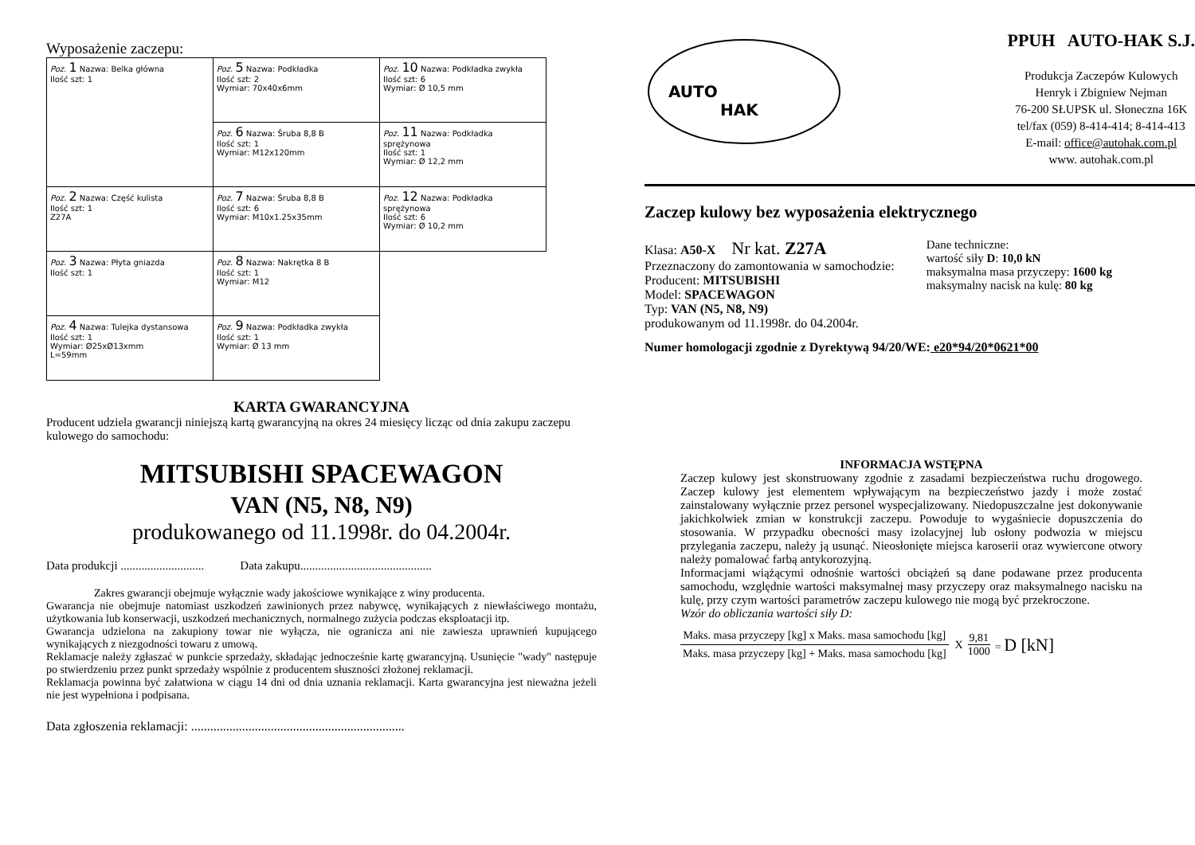Wyposażenie zaczepu:
| Poz. 1 Nazwa: Belka główna Ilość szt: 1 | Poz. 5 Nazwa: Podkładka Ilość szt: 2 Wymiar: 70x40x6mm | Poz. 10 Nazwa: Podkładka zwykła Ilość szt: 6 Wymiar: Ø 10,5 mm |
| | Poz. 6 Nazwa: Śruba 8,8 B Ilość szt: 1 Wymiar: M12x120mm | Poz. 11 Nazwa: Podkładka sprężynowa Ilość szt: 1 Wymiar: Ø 12,2 mm |
| Poz. 2 Nazwa: Część kulista Ilość szt: 1 Z27A | Poz. 7 Nazwa: Śruba 8,8 B Ilość szt: 6 Wymiar: M10x1.25x35mm | Poz. 12 Nazwa: Podkładka sprężynowa Ilość szt: 6 Wymiar: Ø 10,2 mm |
| Poz. 3 Nazwa: Płyta gniazda Ilość szt: 1 | Poz. 8 Nazwa: Nakrętka 8 B Ilość szt: 1 Wymiar: M12 | |
| Poz. 4 Nazwa: Tulejka dystansowa Ilość szt: 1 Wymiar: Ø25xØ13xmm L=59mm | Poz. 9 Nazwa: Podkładka zwykła Ilość szt: 1 Wymiar: Ø 13 mm | |
KARTA GWARANCYJNA
Producent udziela gwarancji niniejszą kartą gwarancyjną na okres 24 miesięcy licząc od dnia zakupu zaczepu kulowego do samochodu:
MITSUBISHI SPACEWAGON
VAN (N5, N8, N9)
produkowanego od 11.1998r. do 04.2004r.
Data produkcji ............................ Data zakupu............................................
Zakres gwarancji obejmuje wyłącznie wady jakościowe wynikające z winy producenta.
Gwarancja nie obejmuje natomiast uszkodzeń zawinionych przez nabywcę, wynikających z niewłaściwego montażu, użytkowania lub konserwacji, uszkodzeń mechanicznych, normalnego zużycia podczas eksploatacji itp.
Gwarancja udzielona na zakupiony towar nie wyłącza, nie ogranicza ani nie zawiesza uprawnień kupującego wynikających z niezgodności towaru z umową.
Reklamacje należy zgłaszać w punkcie sprzedaży, składając jednocześnie kartę gwarancyjną. Usunięcie "wady" następuje po stwierdzeniu przez punkt sprzedaży wspólnie z producentem słuszności złożonej reklamacji.
Reklamacja powinna być załatwiona w ciągu 14 dni od dnia uznania reklamacji. Karta gwarancyjna jest nieważna jeżeli nie jest wypełniona i podpisana.
Data zgłoszenia reklamacji: ...................................................................
AUTO
HAK
PPUH AUTO-HAK S.J.
Produkcja Zaczepów Kulowych
Henryk i Zbigniew Nejman
76-200 SŁUPSK ul. Słoneczna 16K
tel/fax (059) 8-414-414; 8-414-413
E-mail: office@autohak.com.pl
www. autohak.com.pl
Zaczep kulowy bez wyposażenia elektrycznego
Klasa: A50-X Nr kat. Z27A
Przeznaczony do zamontowania w samochodzie:
Producent: MITSUBISHI
Model: SPACEWAGON
Typ: VAN (N5, N8, N9)
produkowanym od 11.1998r. do 04.2004r.
Dane techniczne:
wartość siły D: 10,0 kN
maksymalna masa przyczepy: 1600 kg
maksymalny nacisk na kulę: 80 kg
Numer homologacji zgodnie z Dyrektywą 94/20/WE: e20*94/20*0621*00
INFORMACJA WSTĘPNA
Zaczep kulowy jest skonstruowany zgodnie z zasadami bezpieczeństwa ruchu drogowego. Zaczep kulowy jest elementem wpływającym na bezpieczeństwo jazdy i może zostać zainstalowany wyłącznie przez personel wyspecjalizowany. Niedopuszczalne jest dokonywanie jakichkolwiek zmian w konstrukcji zaczepu. Powoduje to wygaśniecie dopuszczenia do stosowania. W przypadku obecności masy izolacyjnej lub osłony podwozia w miejscu przylegania zaczepu, należy ją usunąć. Nieosłonięte miejsca karoserii oraz wywiercone otwory należy pomalować farbą antykorozyjną.
Informacjami wiążącymi odnośnie wartości obciążeń są dane podawane przez producenta samochodu, względnie wartości maksymalnej masy przyczepy oraz maksymalnego nacisku na kulę, przy czym wartości parametrów zaczepu kulowego nie mogą być przekroczone.
Wzór do obliczania wartości siły D:
Maks. masa przyczepy [kg] x Maks. masa samochodu [kg]
Maks. masa przyczepy [kg] + Maks. masa samochodu [kg]
X
9,81
1000
= D [kN]